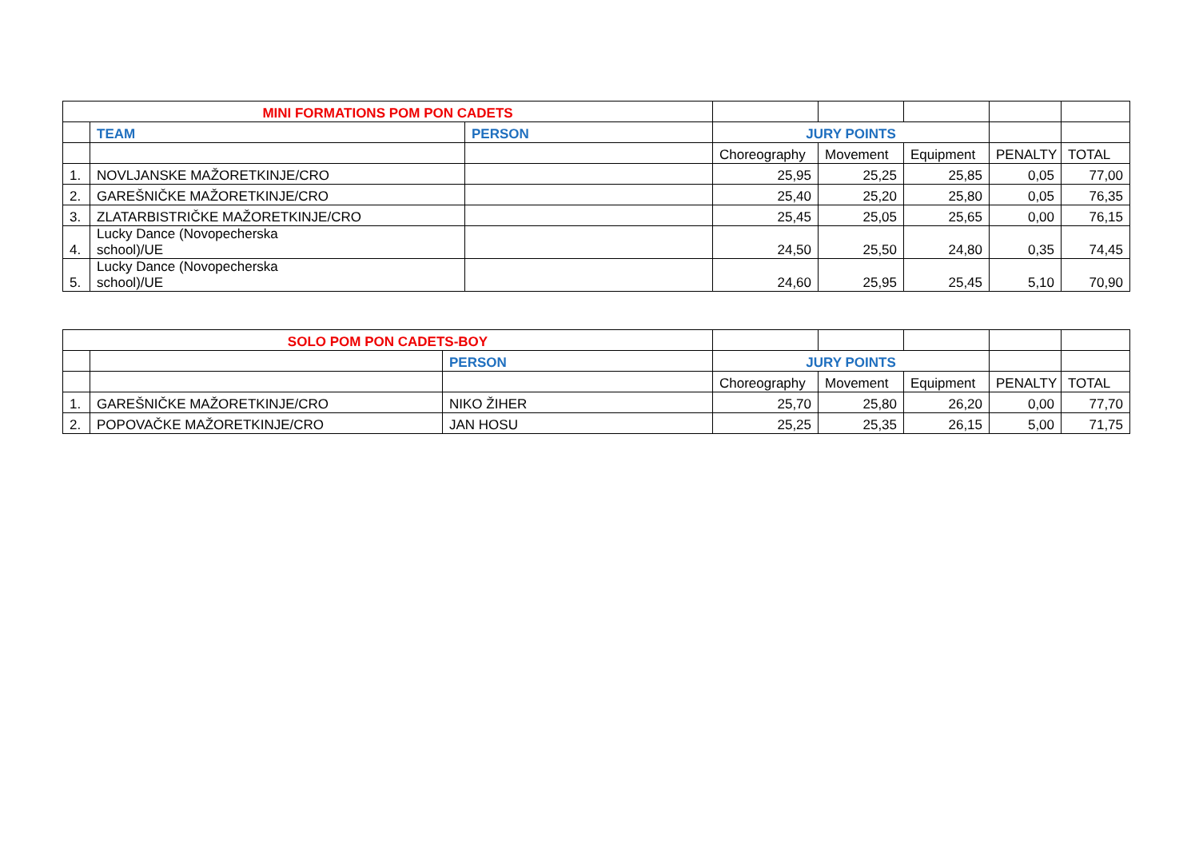| MINI FORMATIONS POM PON CADETS | | | | | | | |
| | TEAM | PERSON | JURY POINTS | | | | |
| | | | Choreography | Movement | Equipment | PENALTY | TOTAL |
| 1. | NOVLJANSKE MAŽORETKINJE/CRO | | 25,95 | 25,25 | 25,85 | 0,05 | 77,00 |
| 2. | GAREŠNIČKE MAŽORETKINJE/CRO | | 25,40 | 25,20 | 25,80 | 0,05 | 76,35 |
| 3. | ZLATARBISTRIČKE MAŽORETKINJE/CRO | | 25,45 | 25,05 | 25,65 | 0,00 | 76,15 |
| 4. | Lucky Dance (Novopecherska school)/UE | | 24,50 | 25,50 | 24,80 | 0,35 | 74,45 |
| 5. | Lucky Dance (Novopecherska school)/UE | | 24,60 | 25,95 | 25,45 | 5,10 | 70,90 |
| SOLO POM PON CADETS-BOY | | | | | | | |
| | | PERSON | JURY POINTS | | | | |
| | | | Choreography | Movement | Equipment | PENALTY | TOTAL |
| 1. | GAREŠNIČKE MAŽORETKINJE/CRO | NIKO ŽIHER | 25,70 | 25,80 | 26,20 | 0,00 | 77,70 |
| 2. | POPOVAČKE MAŽORETKINJE/CRO | JAN HOSU | 25,25 | 25,35 | 26,15 | 5,00 | 71,75 |